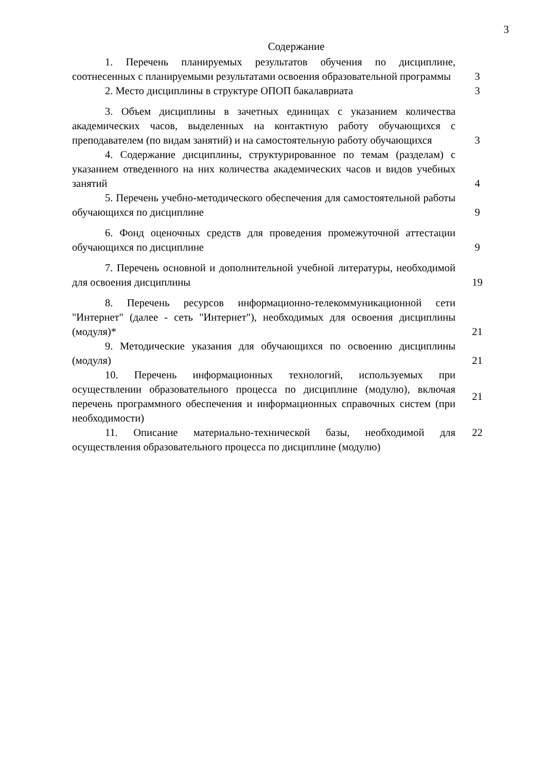3
Содержание
| 1. Перечень планируемых результатов обучения по дисциплине, соотнесенных с планируемыми результатами освоения образовательной программы | 3 |
| 2. Место дисциплины в структуре ОПОП бакалавриата | 3 |
| 3. Объем дисциплины в зачетных единицах с указанием количества академических часов, выделенных на контактную работу обучающихся с преподавателем (по видам занятий) и на самостоятельную работу обучающихся | 3 |
| 4. Содержание дисциплины, структурированное по темам (разделам) с указанием отведенного на них количества академических часов и видов учебных занятий | 4 |
| 5. Перечень учебно-методического обеспечения для самостоятельной работы обучающихся по дисциплине | 9 |
| 6. Фонд оценочных средств для проведения промежуточной аттестации обучающихся по дисциплине | 9 |
| 7. Перечень основной и дополнительной учебной литературы, необходимой для освоения дисциплины | 19 |
| 8. Перечень ресурсов информационно-телекоммуникационной сети "Интернет" (далее - сеть "Интернет"), необходимых для освоения дисциплины (модуля)* | 21 |
| 9. Методические указания для обучающихся по освоению дисциплины (модуля) | 21 |
| 10. Перечень информационных технологий, используемых при осуществлении образовательного процесса по дисциплине (модулю), включая перечень программного обеспечения и информационных справочных систем (при необходимости) | 21 |
| 11. Описание материально-технической базы, необходимой для осуществления образовательного процесса по дисциплине (модулю) | 22 |